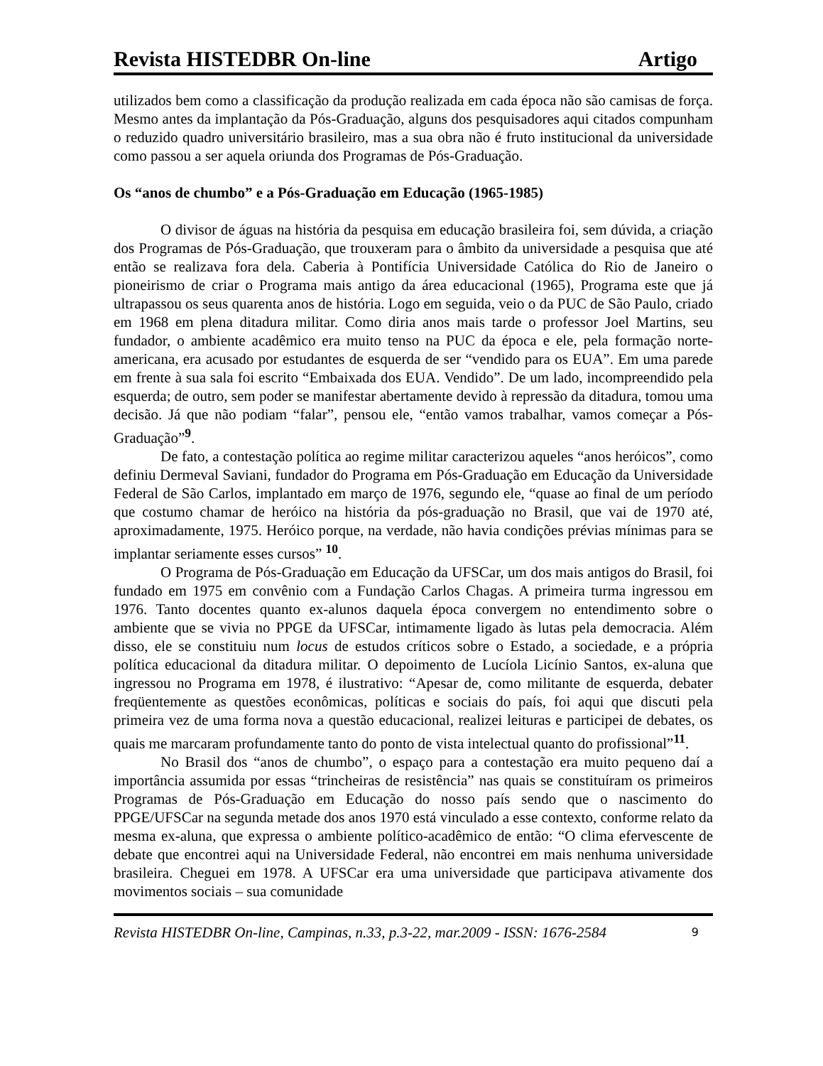Revista HISTEDBR On-line Artigo
utilizados bem como a classificação da produção realizada em cada época não são camisas de força. Mesmo antes da implantação da Pós-Graduação, alguns dos pesquisadores aqui citados compunham o reduzido quadro universitário brasileiro, mas a sua obra não é fruto institucional da universidade como passou a ser aquela oriunda dos Programas de Pós-Graduação.
Os “anos de chumbo” e a Pós-Graduação em Educação (1965-1985)
O divisor de águas na história da pesquisa em educação brasileira foi, sem dúvida, a criação dos Programas de Pós-Graduação, que trouxeram para o âmbito da universidade a pesquisa que até então se realizava fora dela. Caberia à Pontifícia Universidade Católica do Rio de Janeiro o pioneirismo de criar o Programa mais antigo da área educacional (1965), Programa este que já ultrapassou os seus quarenta anos de história. Logo em seguida, veio o da PUC de São Paulo, criado em 1968 em plena ditadura militar. Como diria anos mais tarde o professor Joel Martins, seu fundador, o ambiente acadêmico era muito tenso na PUC da época e ele, pela formação norte-americana, era acusado por estudantes de esquerda de ser “vendido para os EUA”. Em uma parede em frente à sua sala foi escrito “Embaixada dos EUA. Vendido”. De um lado, incompreendido pela esquerda; de outro, sem poder se manifestar abertamente devido à repressão da ditadura, tomou uma decisão. Já que não podiam “falar”, pensou ele, “então vamos trabalhar, vamos começar a Pós-Graduação”<sup>9</sup>.
De fato, a contestação política ao regime militar caracterizou aqueles “anos heróicos”, como definiu Dermeval Saviani, fundador do Programa em Pós-Graduação em Educação da Universidade Federal de São Carlos, implantado em março de 1976, segundo ele, “quase ao final de um período que costumo chamar de heróico na história da pós-graduação no Brasil, que vai de 1970 até, aproximadamente, 1975. Heróico porque, na verdade, não havia condições prévias mínimas para se implantar seriamente esses cursos” <sup>10</sup>.
O Programa de Pós-Graduação em Educação da UFSCar, um dos mais antigos do Brasil, foi fundado em 1975 em convênio com a Fundação Carlos Chagas. A primeira turma ingressou em 1976. Tanto docentes quanto ex-alunos daquela época convergem no entendimento sobre o ambiente que se vivia no PPGE da UFSCar, intimamente ligado às lutas pela democracia. Além disso, ele se constituiu num locus de estudos críticos sobre o Estado, a sociedade, e a própria política educacional da ditadura militar. O depoimento de Lucíola Licínio Santos, ex-aluna que ingressou no Programa em 1978, é ilustrativo: “Apesar de, como militante de esquerda, debater freqüentemente as questões econômicas, políticas e sociais do país, foi aqui que discuti pela primeira vez de uma forma nova a questão educacional, realizei leituras e participei de debates, os quais me marcaram profundamente tanto do ponto de vista intelectual quanto do profissional”<sup>11</sup>.
No Brasil dos “anos de chumbo”, o espaço para a contestação era muito pequeno daí a importância assumida por essas “trincheiras de resistência” nas quais se constituíram os primeiros Programas de Pós-Graduação em Educação do nosso país sendo que o nascimento do PPGE/UFSCar na segunda metade dos anos 1970 está vinculado a esse contexto, conforme relato da mesma ex-aluna, que expressa o ambiente político-acadêmico de então: “O clima efervescente de debate que encontrei aqui na Universidade Federal, não encontrei em mais nenhuma universidade brasileira. Cheguei em 1978. A UFSCar era uma universidade que participava ativamente dos movimentos sociais – sua comunidade
Revista HISTEDBR On-line, Campinas, n.33, p.3-22, mar.2009 - ISSN: 1676-2584 9